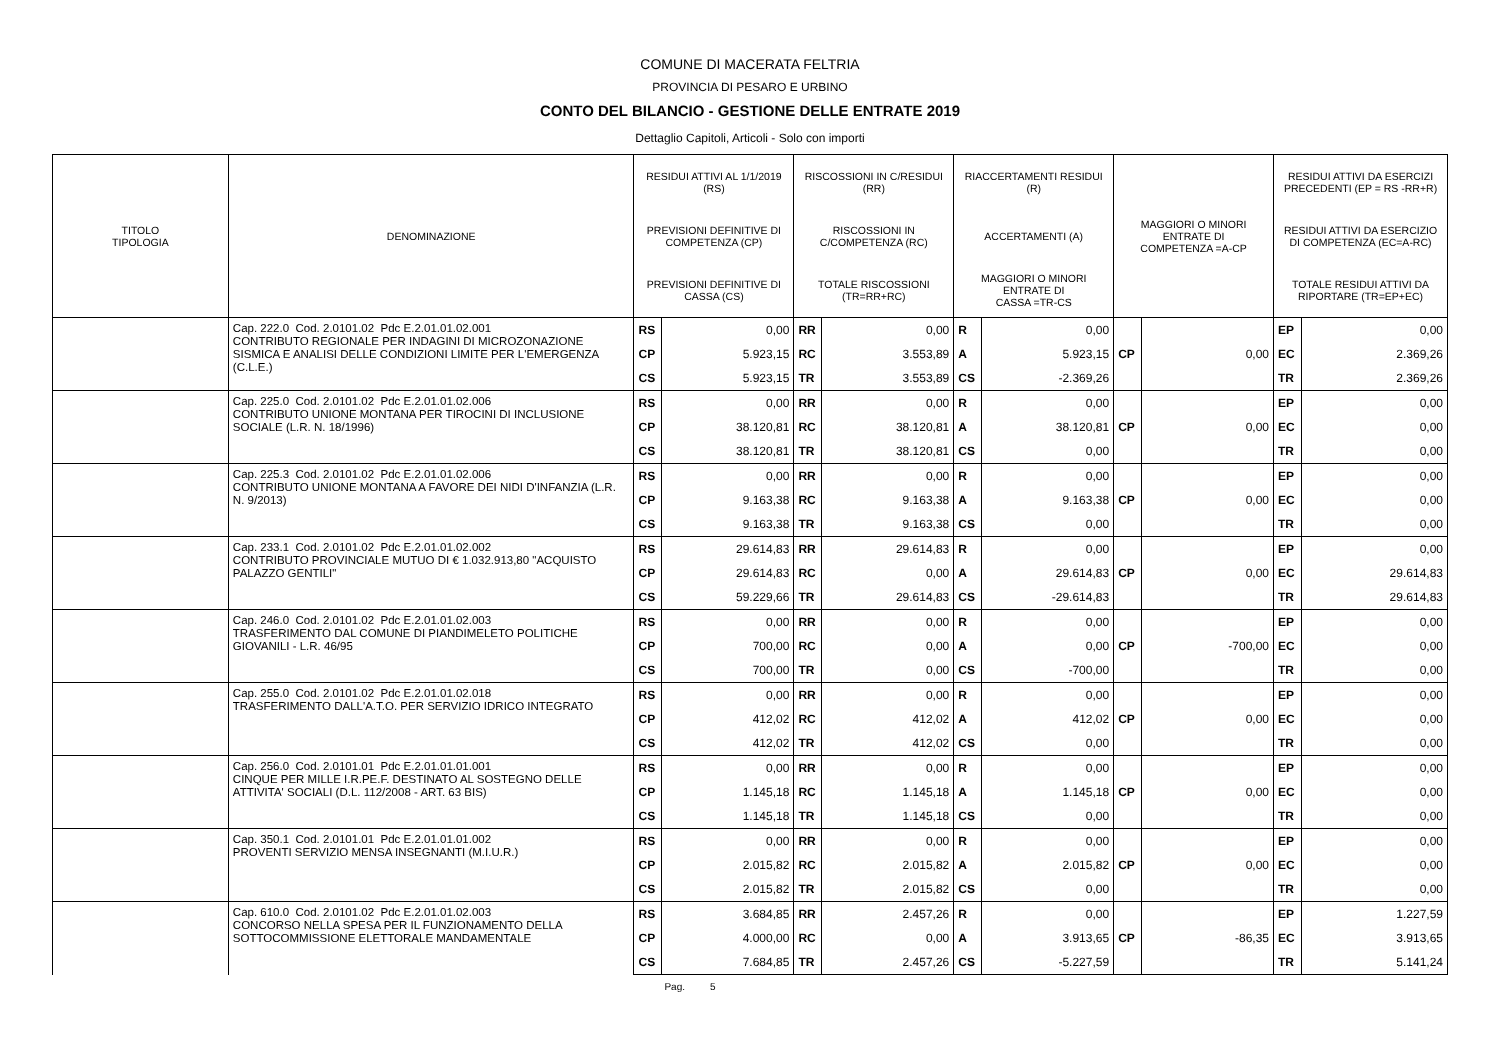COMUNE DI MACERATA FELTRIA
PROVINCIA DI PESARO E URBINO
CONTO DEL BILANCIO - GESTIONE DELLE ENTRATE 2019
Dettaglio Capitoli, Articoli - Solo con importi
| TITOLO TIPOLOGIA | DENOMINAZIONE | RESIDUI ATTIVI AL 1/1/2019 (RS) | | RISCOSSIONI IN C/RESIDUI (RR) | | RIACCERTAMENTI RESIDUI (R) | | | | RESIDUI ATTIVI DA ESERCIZI PRECEDENTI (EP = RS -RR+R) | |
| --- | --- | --- | --- | --- | --- | --- | --- | --- | --- | --- | --- |
| | | PREVISIONI DEFINITIVE DI COMPETENZA (CP) | | RISCOSSIONI IN C/COMPETENZA (RC) | | ACCERTAMENTI (A) | | MAGGIORI O MINORI ENTRATE DI COMPETENZA =A-CP | | RESIDUI ATTIVI DA ESERCIZIO DI COMPETENZA (EC=A-RC) | |
| | | PREVISIONI DEFINITIVE DI CASSA (CS) | | TOTALE RISCOSSIONI (TR=RR+RC) | | MAGGIORI O MINORI ENTRATE DI CASSA =TR-CS | | | | TOTALE RESIDUI ATTIVI DA RIPORTARE (TR=EP+EC) | |
| | Cap. 222.0 Cod. 2.0101.02 Pdc E.2.01.01.02.001 CONTRIBUTO REGIONALE PER INDAGINI DI MICROZONAZIONE SISMICA E ANALISI DELLE CONDIZIONI LIMITE PER L'EMERGENZA (C.L.E.) | RS | 0,00 | RR | 0,00 | R | 0,00 | | | EP | 0,00 |
| | | CP | 5.923,15 | RC | 3.553,89 | A | 5.923,15 | CP | 0,00 | EC | 2.369,26 |
| | | CS | 5.923,15 | TR | 3.553,89 | CS | -2.369,26 | | | TR | 2.369,26 |
| | Cap. 225.0 Cod. 2.0101.02 Pdc E.2.01.01.02.006 CONTRIBUTO UNIONE MONTANA PER TIROCINI DI INCLUSIONE SOCIALE (L.R. N. 18/1996) | RS | 0,00 | RR | 0,00 | R | 0,00 | | | EP | 0,00 |
| | | CP | 38.120,81 | RC | 38.120,81 | A | 38.120,81 | CP | 0,00 | EC | 0,00 |
| | | CS | 38.120,81 | TR | 38.120,81 | CS | 0,00 | | | TR | 0,00 |
| | Cap. 225.3 Cod. 2.0101.02 Pdc E.2.01.01.02.006 CONTRIBUTO UNIONE MONTANA A FAVORE DEI NIDI D'INFANZIA (L.R. N. 9/2013) | RS | 0,00 | RR | 0,00 | R | 0,00 | | | EP | 0,00 |
| | | CP | 9.163,38 | RC | 9.163,38 | A | 9.163,38 | CP | 0,00 | EC | 0,00 |
| | | CS | 9.163,38 | TR | 9.163,38 | CS | 0,00 | | | TR | 0,00 |
| | Cap. 233.1 Cod. 2.0101.02 Pdc E.2.01.01.02.002 CONTRIBUTO PROVINCIALE MUTUO DI € 1.032.913,80 "ACQUISTO PALAZZO GENTILI" | RS | 29.614,83 | RR | 29.614,83 | R | 0,00 | | | EP | 0,00 |
| | | CP | 29.614,83 | RC | 0,00 | A | 29.614,83 | CP | 0,00 | EC | 29.614,83 |
| | | CS | 59.229,66 | TR | 29.614,83 | CS | -29.614,83 | | | TR | 29.614,83 |
| | Cap. 246.0 Cod. 2.0101.02 Pdc E.2.01.01.02.003 TRASFERIMENTO DAL COMUNE DI PIANDIMELETO POLITICHE GIOVANILI - L.R. 46/95 | RS | 0,00 | RR | 0,00 | R | 0,00 | | | EP | 0,00 |
| | | CP | 700,00 | RC | 0,00 | A | 0,00 | CP | -700,00 | EC | 0,00 |
| | | CS | 700,00 | TR | 0,00 | CS | -700,00 | | | TR | 0,00 |
| | Cap. 255.0 Cod. 2.0101.02 Pdc E.2.01.01.02.018 TRASFERIMENTO DALL'A.T.O. PER SERVIZIO IDRICO INTEGRATO | RS | 0,00 | RR | 0,00 | R | 0,00 | | | EP | 0,00 |
| | | CP | 412,02 | RC | 412,02 | A | 412,02 | CP | 0,00 | EC | 0,00 |
| | | CS | 412,02 | TR | 412,02 | CS | 0,00 | | | TR | 0,00 |
| | Cap. 256.0 Cod. 2.0101.01 Pdc E.2.01.01.01.001 CINQUE PER MILLE I.R.PE.F. DESTINATO AL SOSTEGNO DELLE ATTIVITA' SOCIALI (D.L. 112/2008 - ART. 63 BIS) | RS | 0,00 | RR | 0,00 | R | 0,00 | | | EP | 0,00 |
| | | CP | 1.145,18 | RC | 1.145,18 | A | 1.145,18 | CP | 0,00 | EC | 0,00 |
| | | CS | 1.145,18 | TR | 1.145,18 | CS | 0,00 | | | TR | 0,00 |
| | Cap. 350.1 Cod. 2.0101.01 Pdc E.2.01.01.01.002 PROVENTI SERVIZIO MENSA INSEGNANTI (M.I.U.R.) | RS | 0,00 | RR | 0,00 | R | 0,00 | | | EP | 0,00 |
| | | CP | 2.015,82 | RC | 2.015,82 | A | 2.015,82 | CP | 0,00 | EC | 0,00 |
| | | CS | 2.015,82 | TR | 2.015,82 | CS | 0,00 | | | TR | 0,00 |
| | Cap. 610.0 Cod. 2.0101.02 Pdc E.2.01.01.02.003 CONCORSO NELLA SPESA PER IL FUNZIONAMENTO DELLA SOTTOCOMMISSIONE ELETTORALE MANDAMENTALE | RS | 3.684,85 | RR | 2.457,26 | R | 0,00 | | | EP | 1.227,59 |
| | | CP | 4.000,00 | RC | 0,00 | A | 3.913,65 | CP | -86,35 | EC | 3.913,65 |
| | | CS | 7.684,85 | TR | 2.457,26 | CS | -5.227,59 | | | TR | 5.141,24 |
Pag. 5